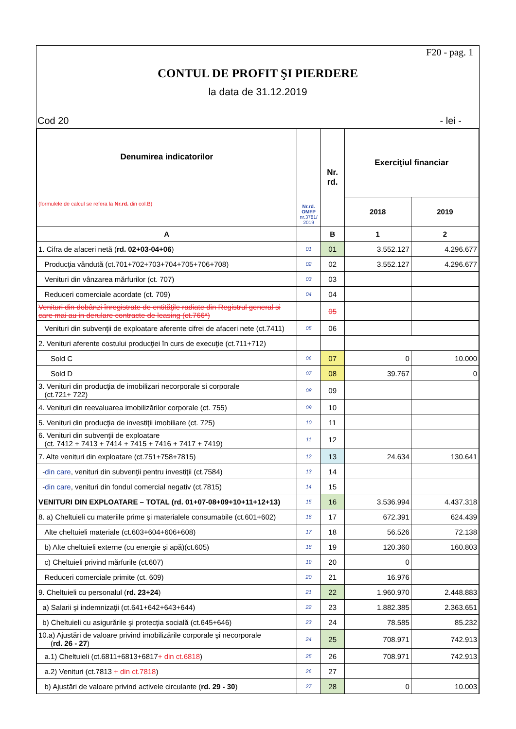F20 - pag. 1
CONTUL DE PROFIT ŞI PIERDERE
la data de 31.12.2019
Cod 20 - lei -
| Denumirea indicatorilor (formulele de calcul se refera la Nr.rd. din col.B) | Nr.rd. OMFP nr.3781/ 2019 | Nr. rd. | Exerciţiul financiar | |
| --- | --- | --- | --- | --- |
| | | | 2018 | 2019 |
| A | | B | 1 | 2 |
| 1. Cifra de afaceri netă ( rd. 02+03-04+06 ) | 01 | 01 | 3.552.127 | 4.296.677 |
| Producţia vândută (ct.701+702+703+704+705+706+708) | 02 | 02 | 3.552.127 | 4.296.677 |
| Venituri din vânzarea mărfurilor (ct. 707) | 03 | 03 | | |
| Reduceri comerciale acordate (ct. 709) | 04 | 04 | | |
| Venituri din dobânzi înregistrate de entităţile radiate din Registrul general si care mai au in derulare contracte de leasing (ct.766*) | | 05 | | |
| Venituri din subvenţii de exploatare aferente cifrei de afaceri nete (ct.7411) | 05 | 06 | | |
| 2. Venituri aferente costului producţiei în curs de execuţie (ct.711+712) | | | | |
| Sold C | 06 | 07 | 0 | 10.000 |
| Sold D | 07 | 08 | 39.767 | 0 |
| 3. Venituri din producţia de imobilizari necorporale si corporale (ct.721+ 722) | 08 | 09 | | |
| 4. Venituri din reevaluarea imobilizărilor corporale (ct. 755) | 09 | 10 | | |
| 5. Venituri din producţia de investiţii imobiliare (ct. 725) | 10 | 11 | | |
| 6. Venituri din subvenţii de exploatare (ct. 7412 + 7413 + 7414 + 7415 + 7416 + 7417 + 7419) | 11 | 12 | | |
| 7. Alte venituri din exploatare (ct.751+758+7815) | 12 | 13 | 24.634 | 130.641 |
| - din care , venituri din subvenţii pentru investiţii (ct.7584) | 13 | 14 | | |
| - din care , venituri din fondul comercial negativ (ct.7815) | 14 | 15 | | |
| VENITURI DIN EXPLOATARE – TOTAL (rd. 01+07-08+09+10+11+12+13) | 15 | 16 | 3.536.994 | 4.437.318 |
| 8. a) Cheltuieli cu materiile prime şi materialele consumabile (ct.601+602) | 16 | 17 | 672.391 | 624.439 |
| Alte cheltuieli materiale (ct.603+604+606+608) | 17 | 18 | 56.526 | 72.138 |
| b) Alte cheltuieli externe (cu energie şi apă)(ct.605) | 18 | 19 | 120.360 | 160.803 |
| c) Cheltuieli privind mărfurile (ct.607) | 19 | 20 | 0 | |
| Reduceri comerciale primite (ct. 609) | 20 | 21 | 16.976 | |
| 9. Cheltuieli cu personalul ( rd. 23+24 ) | 21 | 22 | 1.960.970 | 2.448.883 |
| a) Salarii şi indemnizaţii (ct.641+642+643+644) | 22 | 23 | 1.882.385 | 2.363.651 |
| b) Cheltuieli cu asigurările şi protecţia socială (ct.645+646) | 23 | 24 | 78.585 | 85.232 |
| 10.a) Ajustări de valoare privind imobilizările corporale şi necorporale ( rd. 26 - 27 ) | 24 | 25 | 708.971 | 742.913 |
| a.1) Cheltuieli (ct.6811+6813+6817 + din ct.6818 ) | 25 | 26 | 708.971 | 742.913 |
| a.2) Venituri (ct.7813 + din ct.7818 ) | 26 | 27 | | |
| b) Ajustări de valoare privind activele circulante ( rd. 29 - 30 ) | 27 | 28 | 0 | 10.003 |